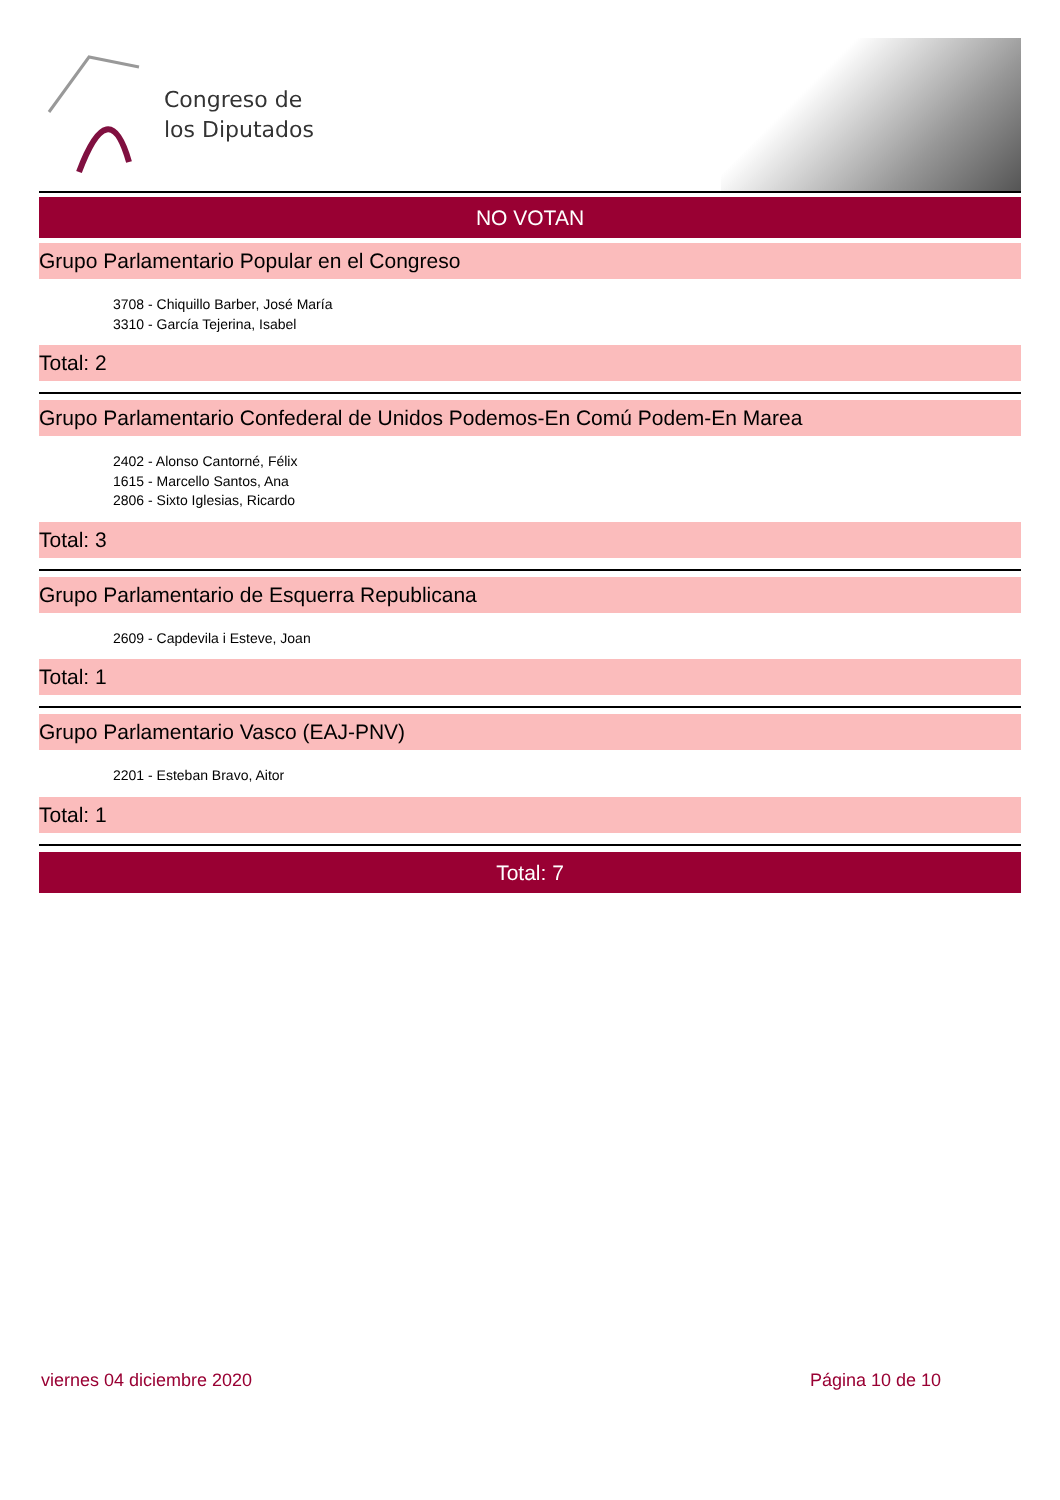Congreso de
los Diputados
NO VOTAN
Grupo Parlamentario Popular en el Congreso
3708 - Chiquillo Barber, José María
3310 - García Tejerina, Isabel
Total: 2
Grupo Parlamentario Confederal de Unidos Podemos-En Comú Podem-En Marea
2402 - Alonso Cantorné, Félix
1615 - Marcello Santos, Ana
2806 - Sixto Iglesias, Ricardo
Total: 3
Grupo Parlamentario de Esquerra Republicana
2609 - Capdevila i Esteve, Joan
Total: 1
Grupo Parlamentario Vasco (EAJ-PNV)
2201 - Esteban Bravo, Aitor
Total: 1
Total: 7
viernes 04 diciembre 2020 Página 10 de 10